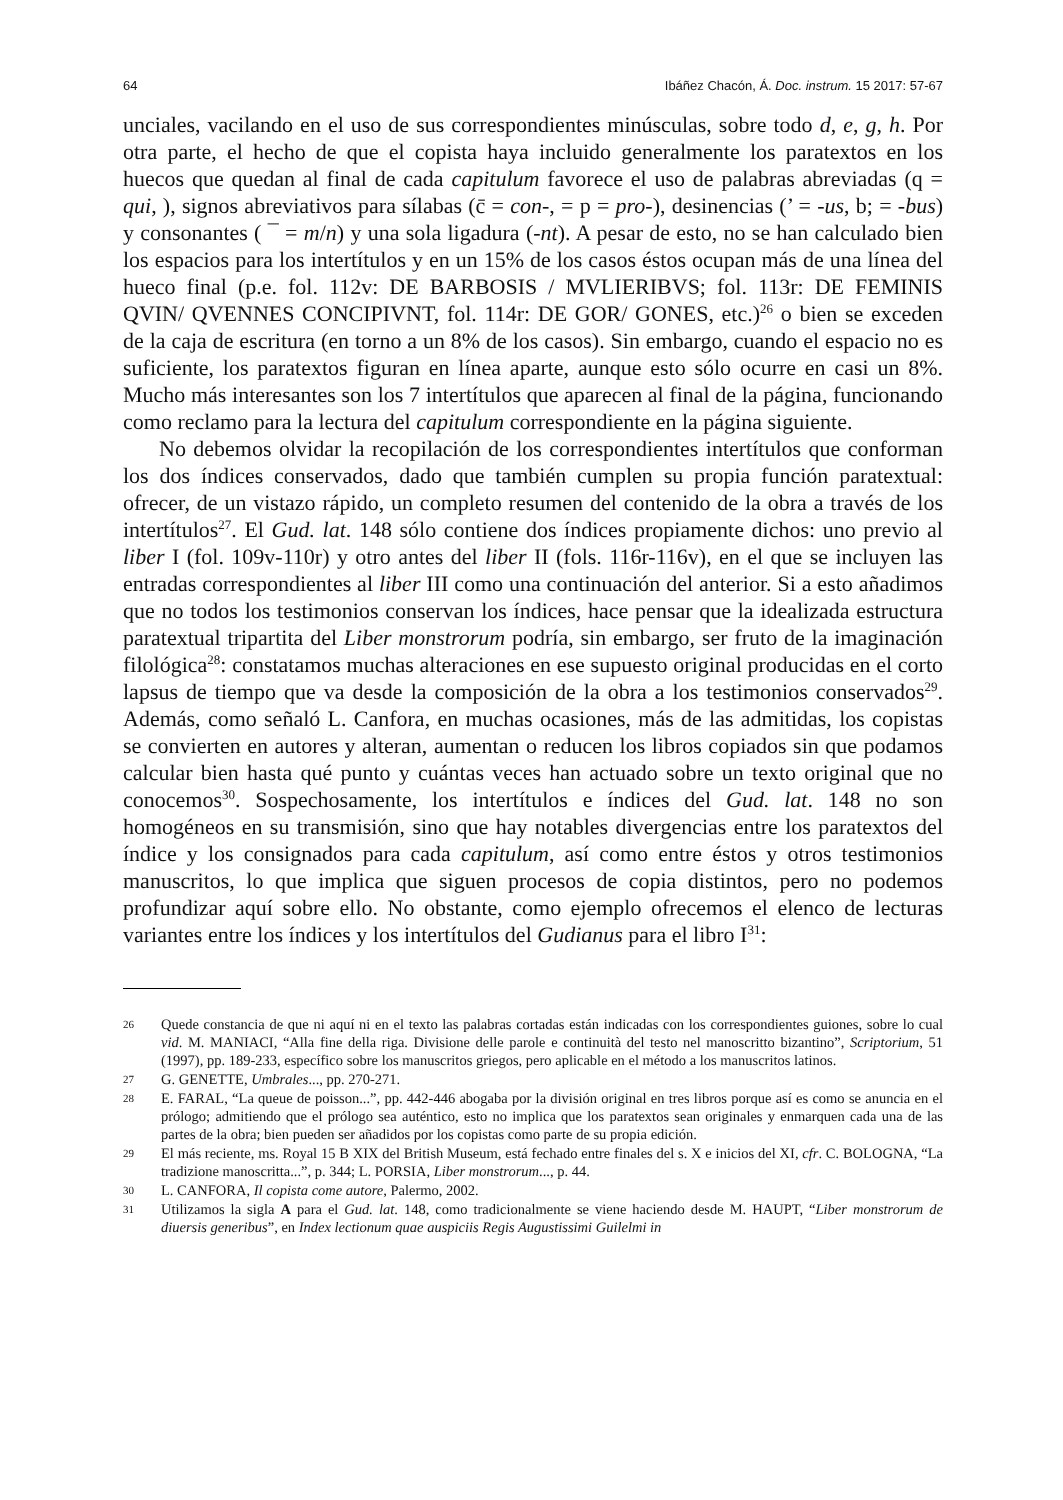64 Ibáñez Chacón, Á. Doc. instrum. 15 2017: 57-67
unciales, vacilando en el uso de sus correspondientes minúsculas, sobre todo d, e, g, h. Por otra parte, el hecho de que el copista haya incluido generalmente los paratextos en los huecos que quedan al final de cada capitulum favorece el uso de palabras abreviadas (q = qui, ), signos abreviativos para sílabas (c̄ = con-, = p = pro-), desinencias (’ = -us, b; = -bus) y consonantes ( ¯ = m/n) y una sola ligadura (-nt). A pesar de esto, no se han calculado bien los espacios para los intertítulos y en un 15% de los casos éstos ocupan más de una línea del hueco final (p.e. fol. 112v: DE BARBOSIS / MVLIERIBVS; fol. 113r: DE FEMINIS QVIN/ QVENNES CONCIPIVNT, fol. 114r: DE GOR/ GONES, etc.)<sup>26</sup> o bien se exceden de la caja de escritura (en torno a un 8% de los casos). Sin embargo, cuando el espacio no es suficiente, los paratextos figuran en línea aparte, aunque esto sólo ocurre en casi un 8%. Mucho más interesantes son los 7 intertítulos que aparecen al final de la página, funcionando como reclamo para la lectura del capitulum correspondiente en la página siguiente.
No debemos olvidar la recopilación de los correspondientes intertítulos que conforman los dos índices conservados, dado que también cumplen su propia función paratextual: ofrecer, de un vistazo rápido, un completo resumen del contenido de la obra a través de los intertítulos<sup>27</sup>. El Gud. lat. 148 sólo contiene dos índices propiamente dichos: uno previo al liber I (fol. 109v-110r) y otro antes del liber II (fols. 116r-116v), en el que se incluyen las entradas correspondientes al liber III como una continuación del anterior. Si a esto añadimos que no todos los testimonios conservan los índices, hace pensar que la idealizada estructura paratextual tripartita del Liber monstrorum podría, sin embargo, ser fruto de la imaginación filológica<sup>28</sup>: constatamos muchas alteraciones en ese supuesto original producidas en el corto lapsus de tiempo que va desde la composición de la obra a los testimonios conservados<sup>29</sup>. Además, como señaló L. Canfora, en muchas ocasiones, más de las admitidas, los copistas se convierten en autores y alteran, aumentan o reducen los libros copiados sin que podamos calcular bien hasta qué punto y cuántas veces han actuado sobre un texto original que no conocemos<sup>30</sup>. Sospechosamente, los intertítulos e índices del Gud. lat. 148 no son homogéneos en su transmisión, sino que hay notables divergencias entre los paratextos del índice y los consignados para cada capitulum, así como entre éstos y otros testimonios manuscritos, lo que implica que siguen procesos de copia distintos, pero no podemos profundizar aquí sobre ello. No obstante, como ejemplo ofrecemos el elenco de lecturas variantes entre los índices y los intertítulos del Gudianus para el libro I<sup>31</sup>:
26 Quede constancia de que ni aquí ni en el texto las palabras cortadas están indicadas con los correspondientes guiones, sobre lo cual vid. M. MANIACI, “Alla fine della riga. Divisione delle parole e continuità del testo nel manoscritto bizantino”, Scriptorium, 51 (1997), pp. 189-233, específico sobre los manuscritos griegos, pero aplicable en el método a los manuscritos latinos.
27 G. GENETTE, Umbrales..., pp. 270-271.
28 E. FARAL, “La queue de poisson...”, pp. 442-446 abogaba por la división original en tres libros porque así es como se anuncia en el prólogo; admitiendo que el prólogo sea auténtico, esto no implica que los paratextos sean originales y enmarquen cada una de las partes de la obra; bien pueden ser añadidos por los copistas como parte de su propia edición.
29 El más reciente, ms. Royal 15 B XIX del British Museum, está fechado entre finales del s. X e inicios del XI, cfr. C. BOLOGNA, “La tradizione manoscritta...”, p. 344; L. PORSIA, Liber monstrorum..., p. 44.
30 L. CANFORA, Il copista come autore, Palermo, 2002.
31 Utilizamos la sigla A para el Gud. lat. 148, como tradicionalmente se viene haciendo desde M. HAUPT, “Liber monstrorum de diuersis generibus”, en Index lectionum quae auspiciis Regis Augustissimi Guilelmi in